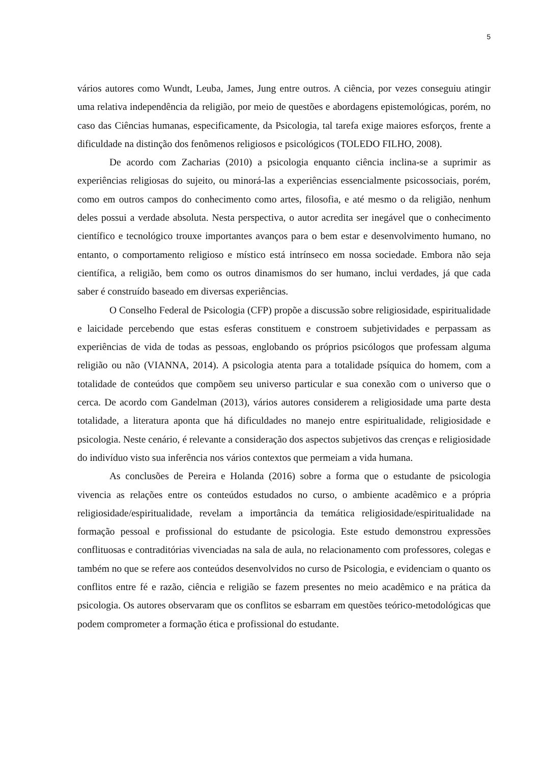5
vários autores como Wundt, Leuba, James, Jung entre outros. A ciência, por vezes conseguiu atingir uma relativa independência da religião, por meio de questões e abordagens epistemológicas, porém, no caso das Ciências humanas, especificamente, da Psicologia, tal tarefa exige maiores esforços, frente a dificuldade na distinção dos fenômenos religiosos e psicológicos (TOLEDO FILHO, 2008).
De acordo com Zacharias (2010) a psicologia enquanto ciência inclina-se a suprimir as experiências religiosas do sujeito, ou minorá-las a experiências essencialmente psicossociais, porém, como em outros campos do conhecimento como artes, filosofia, e até mesmo o da religião, nenhum deles possui a verdade absoluta. Nesta perspectiva, o autor acredita ser inegável que o conhecimento científico e tecnológico trouxe importantes avanços para o bem estar e desenvolvimento humano, no entanto, o comportamento religioso e místico está intrínseco em nossa sociedade. Embora não seja científica, a religião, bem como os outros dinamismos do ser humano, inclui verdades, já que cada saber é construído baseado em diversas experiências.
O Conselho Federal de Psicologia (CFP) propõe a discussão sobre religiosidade, espiritualidade e laicidade percebendo que estas esferas constituem e constroem subjetividades e perpassam as experiências de vida de todas as pessoas, englobando os próprios psicólogos que professam alguma religião ou não (VIANNA, 2014). A psicologia atenta para a totalidade psíquica do homem, com a totalidade de conteúdos que compõem seu universo particular e sua conexão com o universo que o cerca. De acordo com Gandelman (2013), vários autores considerem a religiosidade uma parte desta totalidade, a literatura aponta que há dificuldades no manejo entre espiritualidade, religiosidade e psicologia. Neste cenário, é relevante a consideração dos aspectos subjetivos das crenças e religiosidade do indivíduo visto sua inferência nos vários contextos que permeiam a vida humana.
As conclusões de Pereira e Holanda (2016) sobre a forma que o estudante de psicologia vivencia as relações entre os conteúdos estudados no curso, o ambiente acadêmico e a própria religiosidade/espiritualidade, revelam a importância da temática religiosidade/espiritualidade na formação pessoal e profissional do estudante de psicologia. Este estudo demonstrou expressões conflituosas e contraditórias vivenciadas na sala de aula, no relacionamento com professores, colegas e também no que se refere aos conteúdos desenvolvidos no curso de Psicologia, e evidenciam o quanto os conflitos entre fé e razão, ciência e religião se fazem presentes no meio acadêmico e na prática da psicologia. Os autores observaram que os conflitos se esbarram em questões teórico-metodológicas que podem comprometer a formação ética e profissional do estudante.